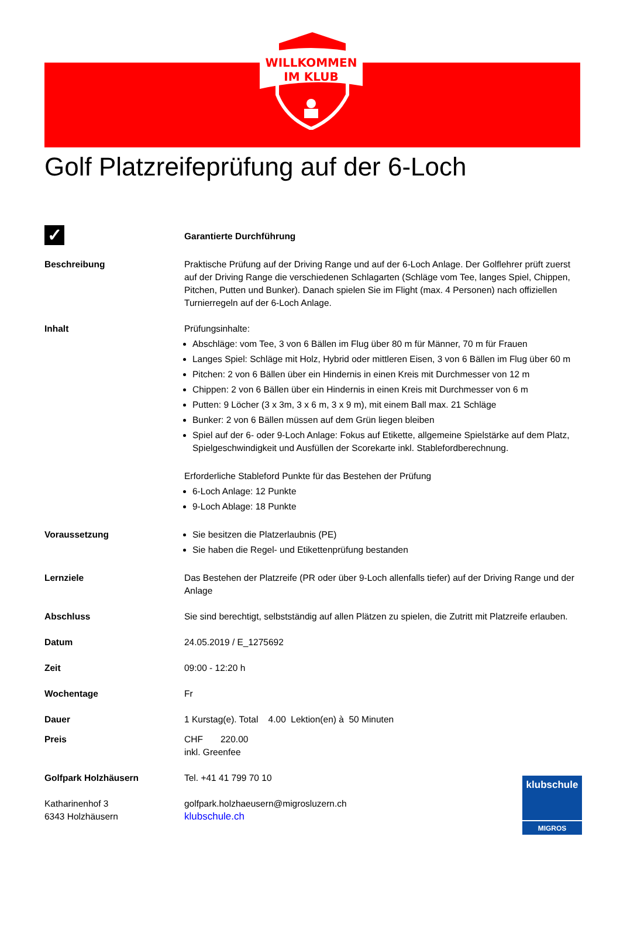WILLKOMMEN
IM KLUB
Golf Platzreifeprüfung auf der 6-Loch
✓
Garantierte Durchführung
Beschreibung Praktische Prüfung auf der Driving Range und auf der 6-Loch Anlage. Der Golflehrer prüft zuerst auf der Driving Range die verschiedenen Schlagarten (Schläge vom Tee, langes Spiel, Chippen, Pitchen, Putten und Bunker). Danach spielen Sie im Flight (max. 4 Personen) nach offiziellen Turnierregeln auf der 6-Loch Anlage.
Inhalt Prüfungsinhalte:
Abschläge: vom Tee, 3 von 6 Bällen im Flug über 80 m für Männer, 70 m für Frauen
Langes Spiel: Schläge mit Holz, Hybrid oder mittleren Eisen, 3 von 6 Bällen im Flug über 60 m
Pitchen: 2 von 6 Bällen über ein Hindernis in einen Kreis mit Durchmesser von 12 m
Chippen: 2 von 6 Bällen über ein Hindernis in einen Kreis mit Durchmesser von 6 m
Putten: 9 Löcher (3 x 3m, 3 x 6 m, 3 x 9 m), mit einem Ball max. 21 Schläge
Bunker: 2 von 6 Bällen müssen auf dem Grün liegen bleiben
Spiel auf der 6- oder 9-Loch Anlage: Fokus auf Etikette, allgemeine Spielstärke auf dem Platz, Spielgeschwindigkeit und Ausfüllen der Scorekarte inkl. Stablefordberechnung.
Erforderliche Stableford Punkte für das Bestehen der Prüfung
6-Loch Anlage: 12 Punkte
9-Loch Ablage: 18 Punkte
Voraussetzung Sie besitzen die Platzerlaubnis (PE)
Sie haben die Regel- und Etikettenprüfung bestanden
Lernziele Das Bestehen der Platzreife (PR oder über 9-Loch allenfalls tiefer) auf der Driving Range und der Anlage
Abschluss Sie sind berechtigt, selbstständig auf allen Plätzen zu spielen, die Zutritt mit Platzreife erlauben.
Datum 24.05.2019 / E_1275692
Zeit 09:00 - 12:20 h
Wochentage Fr
Dauer 1 Kurstag(e). Total 4.00 Lektion(en) à 50 Minuten
Preis CHF 220.00
inkl. Greenfee
Golfpark Holzhäusern Tel. +41 41 799 70 10
Katharinenhof 3
6343 Holzhäusern
golfpark.holzhaeusern@migrosluzern.ch
klubschule.ch
klubschule
MIGROS